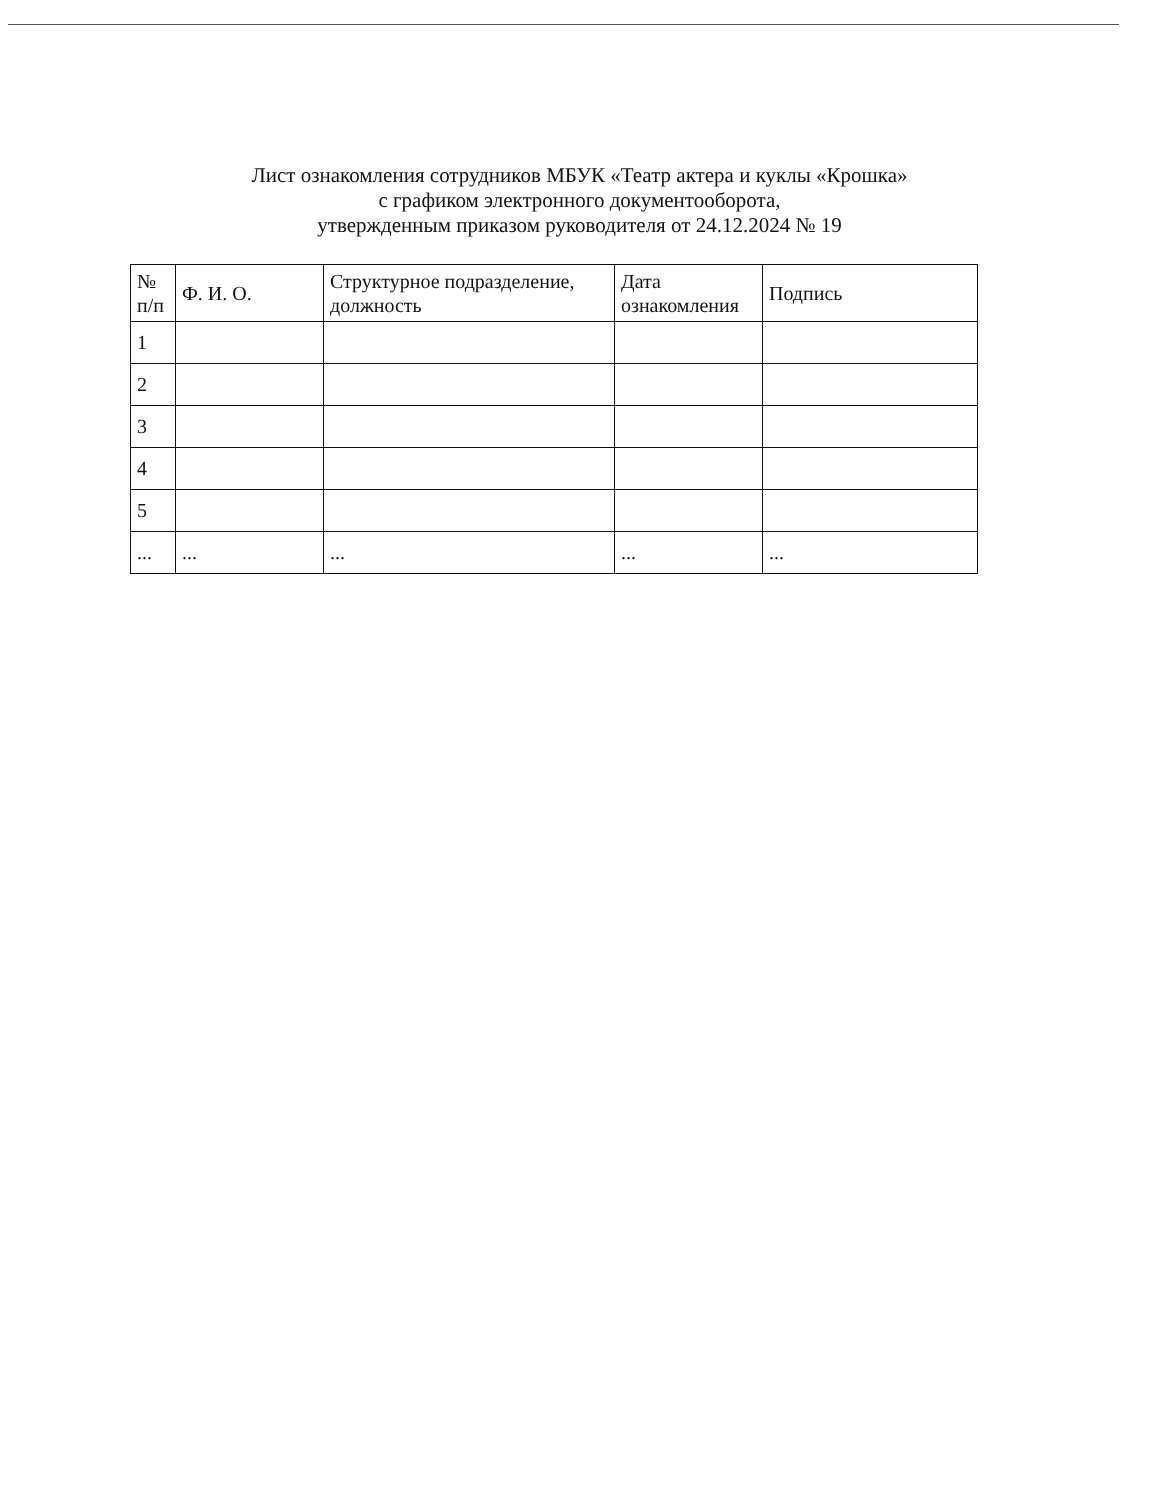Лист ознакомления сотрудников МБУК «Театр актера и куклы «Крошка»
с графиком электронного документооборота,
утвержденным приказом руководителя от 24.12.2024 № 19
| № п/п | Ф. И. О. | Структурное подразделение, должность | Дата ознакомления | Подпись |
| --- | --- | --- | --- | --- |
| 1 | | | | |
| 2 | | | | |
| 3 | | | | |
| 4 | | | | |
| 5 | | | | |
| ... | ... | ... | ... | ... |